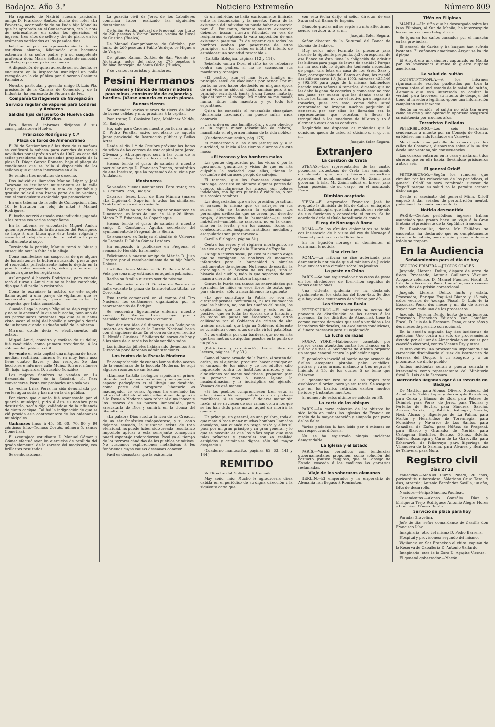Badajoz. Año 3.º Noticiero Extremeño Número 809
Ha regresado de Madrid nuestro particular amigo D. Francisco Santos, dueño del hotel «La Favorita», acompañado de su linda hija Manolita que ha aprobado en el Conservatorio, con la nota de sobresaliente en todos los ejercicios, el ingreso, tres años de solfeo y dos de piano, en los exámenes verificados en los pasados días.
Felicitamos por su aprovechamiento á tan estudiosa alumna, felicitación que hacemos extensiva á su señor padre y á su competente profesora doña María Beltrán, bastante conocida en Badajoz por ser paisana nuestra.
A disposición de quien acredite ser su dueño, se encuentra en la inspección municipal un pollo recogido en la vía pública por el sereno Casimiro Panadero.
Nuestro particular y querido amigo D. Luis Plá, presidente de la Cámara de Comercio y de la Industria, ha regresado de Figueira da Foz.
Compañía Cartagenera de Navegación
Servicio regular de vapores para Londres y Amberes
Salidas fijas del puerto de Huelva cada DIEZ días
Para fletes é informes diríjanse á sus consignatarios en Huelva,
Francisco Rodríguez y C.ª
Plaza de toros de Almendralejo
El 30 de Septiembre y á las doce de su mañana se verificará la subasta para corridas de toros y novilladas por el próximo año de 1907, en casa del señor presidente de la sociedad propietaria de la plaza D. Diego García Romero, bajo el pliego de condiciones que se halla á disposición de los señores que quieran interesarse en ella.
Se venden tres monturas de desecho.
Dos individuos llamados Marino López y José Tarazona se insultaron mutuamente en la calle Larga, proporcionando un rato de agradable y gratuito solaz á una buena parte de los vecinos, con el consiguiente escándalo que promovieron.
En una taberna de la calle de Concepción, núm. 10, le hurtaron un reloj de nikel á Manuel Rodríguez.
El hecho ocurrió estando este individuo jugando á las cartas con varios compañeros.
En la taberna se encontraba Miguel Amicis quien, aprovechando la distracción del Rodríguez, se llegó á una blusa que éste tenía colgada y sacando el reloj de uno de los bolsillos lo pasó bonitamente al suyo.
Terminada la partida, Manuel tomó su blusa y enseguida notó la falta de la alhaja.
Como manifestase sus sospechas de que alguno de los asistentes la hubiera sustraído, puesto que él recordaba perfectamente haberlo dejado en la prenda antes mencionada, éstos protestaron y pidieron que se les registrase.
Así empezó á hacerlo Rodríguez, pero cuando tocó el turno á Amici que no se había marchado, dijo que á él nadie lo registraba.
Como le extrañase la actitud de este sujeto llamó aquél á una pareja de vigilantes que se encontraba próxima, para comunicarle la sospecha que había concebido.
Cuando llegó la pareja Miguel se dejó registrar y no se le encontró lo que se buscaba, pero uno de los parroquianos presentes dijo que él le había visto sacar el reloj del bolsillo y arrojarlo detrás de un banco cuando su dueño salió de la taberna.
Miraron donde decía y, efectivamente, allí estaba.
Miguel Amici, convicto y confeso de su delito, fué conducido, como primera providencia, á los sótanos del gobierno civil.
Se vende en esta capital una máquina de hacer medias, rectilínea, número 9, en muy buen uso; tiene cuatro llaves y dos cerrojos. Se dan lecciones é informes calle Muñoz Torrero, número 39, bajo, izquierda, D. Eusebio González.
Los mejores fiambres se venden en La Esmeralda, Plaza de la Soledad, 18. Para convencerse, basta con probarlos una sola vez.
La vecina Luisa Pérez ha sido denunciada por verter agua sucia y basura en la vía pública.
Por cierto que cuando fué amonestada por el guardia municipal, pidió á éste su nombre para destituirlo, según dijo, valiéndose de la influencia de cierto cacique. Tal fué la indignación de que se vió poseída esta contraventora de las ordenanzas municipales.
Garbanzos finos á 45, 50, 60, 70, 80 y 90 céntimos kilo.—Donoso Cortés, número 5, (antes Comedias).
El aventajado estudiante D. Manuel Gómez y Gómez efectuó ayer los ejercicios de reválida del grado elemental de la carrera del magisterio, con brillantes resultados.
Sea enhorabuena.
La guardia civil de Jerez de los Caballeros comunica haber realizado las siguientes detenciones:
De Julián Agudo, natural de Fregenal, por hurto de 250 pesetas á Víctor Barrios, vecino de Rosal de Cristina (Huelva).
De Manuel Camprobamos, de Córdoba, por hurto de 200 pesetas á Pablo Verdejo, de Higuera de Vargas.
Del gitano Ramón Cortés, de San Vicente de Alcántara, autor del robo de 275 pesetas á Balbino Barragán, de Santa Olalla (Huelva).
Y de varios carteristas y timadores.
Pesini Hermanos
Almacenes y fábrica de labrar maderas para minas, construcción de cajonería y barriles. (Véase anuncio en cuarta plana).
Buenas tierras
Se arriendan varias suertes de tierra de labor de buena calidad y muy próximas á la capital.
Para tratar, D. Casimiro Lopo, Meléndez Valdés, 51, Badajoz.
Hoy sale para Cáceres nuestro particular amigo D. Pedro Peralta, activo secretario de aquella Junta provincial de Instrucción pública y Bellas Artes.
Desde el día 1.º de Octubre próximo las horas de salida de los correos de esta capital para Jerez, Olivenza y Alburquerque, será á las ocho de la mañana y la llegada á las dos de la tarde.
Hemos tenido el gusto de saludar á nuestro particular amigo D. Francisco Franco, catedrático de este Instituto, que ha regresado de su viaje por Andalucía.
Montaneras
Se venden buenas montaneras. Para tratar, con D. Casimiro Lopo, Badajoz.
Catarros, toses, Licor de Brea Múnera (marca «La Cigüeña»). Superior á todos los similares. Treinta años de éxito creciente.
Pedro Alfaro ha recibido la superior manteca de Dinamarca, en latas de una, de 14 y 28 libras. Marca P. F. Esbensen, de Copenhague.
Hemos tenido el gusto de saludar á nuestro amigo D. Constancio Aguilar, secretario del ayuntamiento de Fregenal de la Sierra.
Se encuentra en Badajoz el alcalde de Valverde de Leganés D. Julián Gómez Landero.
Ha empezado á publicarse en Fregenal el semanario Heraldo Extremeño.
Felicitamos á nuestro amigo de Mérida D. Juan Gragera por el restablecimiento de su hija María Dolores.
Ha fallecido en Mérida el Sr. D. Benito Matute Vela, persona muy estimada en aquella población.
Reciba su familia nuestro sentido pésame.
Por fallecimiento de D. Narciso de Cáceres se halla vacante la plaza de farmacéutico titular de Coronada.
Esta tarde comenzará en el campo del Tiro Nacional los certámenes organizados por la representación de Badajoz.
Se encuentra ligeramente enfermo nuestro amigo D. Santos Laso, cuyo pronto restablecimiento deseamos vivamente.
Para dar una idea del dinero que en Badajoz se invierte en décimos de la Lotería Nacional basta con el siguiente dato: En el correo de ayer recibió D. Nicolás Giménez 15 billetes del sorteo de hoy y á las siete de la tarde los había vendido todos.
Los indicados billetes habían sido devueltos á la Dirección por diferentes administraciones.
Los textos de la Escuela Moderna
En comprobación de cuanto hemos dicho acerca de la enseñanza de la Escuela Moderna, he aquí algunos recortes de sus textos:
«Llámase Cartilla filológica española el primer libro de lectura para los niños, y aunque en su aspecto pedagógico es el librejo una desdicha, como parte del programa libertario es madrugador de veras. Apenas ha enseñado las letras del alfabeto al niño, ellas sirven de ganzúa á la Escuela Moderna para robar al alma inocente los tesoros de su pureza inmaculada, para arrebatarla de Dios y sumirla en la cloaca del liberalismo:
«La palabra Dios suscita la idea de un Creador, de un sér fantástico todopoderoso, y si, como dejamos sentado, la sustancia existe de toda eternidad, no puede haber sido creada, resultando imposible aplicar á ésta semejante concepción pueril espantajo todopoderoso. Pasó ya el tiempo de los terrores cándidos de los pueblos primitivos. No buscamos explicaciones metafísicas á los fenómenos cuyas causas deseamos conocer.
Fácil es demostrar que la existencia
de un individuo se halla extrictamente limitada entre la fecundación y la muerte. Fuera de la existencia del individuo no puede haber existencia para él. Por tanto, durante nuestra existencia debemos buscar nuestra felicidad, en vez de resignarnos aceptando la vana suposición de una existencia póstuma. Es de esperar que todos los hombres acaben por penetrarse de estos principios, sin los cuales es inútil el intento de establecer una sociedad razonable.»
(Cartilla filológica, páginas 112 y 114).
Rebelado contra Dios, el niño ha de rebelarse contra sus padres, si no le acomodan sus mandatos y consejos:
«El castigo, aun el más leve, implica un principio servil de obediencia por temor. Por mi parte, no creo haber obedecido en ninguna época de mi vida; he sido, sí, dócil, sumiso; pero á un principio espiritual, jamás á una fuerza material hija del temor al castigo. Mi madre no me mandó nunca. Entre mis maestros y yo todo fué espontáneo.
Quien ha conocido el rationabile obsequium (deferencia razonada), no puede sufrir nada contrario.
Una orden es una humillación, y quien obedece es un capitis minor (disminuído de cabeza), mancillada en el germen mismo de la vida noble.»
(Cuaderno manuscrito, pág. 175).
El menosprecio á las altas jerarquías y á la autoridad, se inicia á los tiernos alumnos de este modo:
«El taraceo y los hombres malos
Las gentes degradadas por los vicios ó por la ignorancia, ignorancia y vicios de que es más culpable la sociedad que ellas, tienen la costumbre del taraceo, propio de salvajes.
El taraceo, que los franceses denominan tatounge, consiste en pintarse algunas partes del cuerpo, singularmente los brazos, con colores indelebles, con figuras pueriles ó ridículas, ó con sus propios nombres.
Los desgraciados que en los presidios practican el taraceo, lo mismo que los salvajes en sus selvas, sólo se taracean la epidermis. Los personajes civilizados que se creen, por derecho propio, directores de la humanidad—¡si serán imbéciles!—también se taracean, no en la carne, sino en la levita y en los cascos. Todas las condecoraciones, insignias heráldicas, medallas y escapularios son puro taraceo.»
Cartilla filológica, página 50.)
Contra los reyes y el régimen monárquico, se les dice en el prólogo de la Historia de España:
«Ningún interés social, político ni humano exige que se consignen los nombres de monarcas infecundos para la humanidad ó simples instrumentos de sujeción. No hemos de escribir la cronología ni la historia de los reyes, sino la historia del pueblo; todo lo que sepamos de una manera cierta de la historia hispana.»
Contra la Patria son tantas las enormidades que aprenden los niños en esos libros de texto, que, para abreviar, sólo transcribiremos lo siguiente:
«Lo que constituye la Patria no son las circunscripciones territoriales, ni los ciudadanos que las habitan, no; son los dueños del suelo, los capitalistas, que los explotan; y esto es tan positivo, que en todas las épocas de la historia y en todos los países sin excepción, hay actos calificados por el Gobierno de crimen de alta traición nacional, que bajo un Gobierno diferente se consideran como actos de alta virtud patriótica.
No os enfadeis por una bandera, que no es más que tres metros de algodón puestos en la punta de un palo.»
(Patriotismo y colonización, tercer libro de lectura, páginas 15 y 33.)
Como el brazo armado de la Patria, el sostén del orden, es el ejército, procuran hacer arraigar en el corazón de los niños y de los adultos odio implacable contra los Institutos armados, y con alocuciones realmente sediciosas, preparan para un porvenir más ó menos lejano, la insubordinación y la indisciplina del ejército. Veamos de qué manera:
«Si los pueblos comprendiesen bien esto, si ellos mismos hicieran justicia con los poderes mortíferos, si se negasen á dejarse matar sin razón, si se sirviesen de sus armas contra los que se las han dado para matar, aquel día moriría la guerra.»
Un príncipe, un general, en una palabra, todo el que mata ó hace matar muchos hombres llamados enemigos, aun cuando no tenga razón y ellos sí, pasa por un gran príncipe y un gran general, y lo que se necesita es que los niños sepan que esos tales príncipes y generales son en realidad estúpidos y criminales dignos sólo del mayor desprecio.»
(Cuaderno manuscrito, páginas 62, 63, 143 y 144.)
REMITIDO
Sr. Director del Noticiero Extremeño.
Muy señor mío: Mucho le agradecería diera cabida en el periódico de su digna dirección á la siguiente carta que
con esta fecha dirijo al señor director de esa Sucursal del Banco de España.
Dándole gracias mil se repite su más affectísimo seguro servidor q. b. s. m.,
Joaquín Soler Segura.
Señor director de la Sucursal del Banco de España de Badajoz.
Muy señor mío: Formulo la presente para hacerle la siguiente pregunta. ¿El corresponsal de ese Banco en ésta tiene la obligación de admitir los billetes para pago de letras de cambio? Porque me ha ocurrido lo siguiente: teniendo necesidad de pagar una letra en casa de los Sres. Saez y Díez, corresponsales del Banco en ésta, les mandé dos billetes série 1.ª, Julio 1903, números 433.346 y 795.540 para pago de la misma, habiéndose negado estos señores á tomarlos, diciendo que no les daba la gana de cogerlos; y como esto no creo sea justo por cuanto que las demás casas de banca los toman, no veo el motivo para negarse á tomarlos, pues con esto, como debe usted comprender, se irrogan muchos perjuicios al comercio, por ser ellos los llamados con la representación que ostentan, á llevar la tranquilidad á los tenedores de billetes y no á alarmar á estos con su conducta.
Rogándole me dispense las molestias que le ocasione, queda de usted af. ctísimo s. s. q. b. s. m.,
Joaquín Soler Segura.
Extranjero
La cuestión de Creta
ATENAS.—Los representantes de las cuatro potencias protectoras de Creta han anunciado oficialmente que sus gobiernos respectivos aprueban el nombramiento de Mr. Zaïmi para gobernar la isla. Mr. Zaïmi saldrá en breve, para tomar posesión de su cargo, en el acorazado Psara.
Dimisión aceptada
VIENA.—El emperador Francisco José ha aceptado la dimisión de Mr. de Calice, embajador en Constantinopla, que había pedido ser relevado de sus funciones y concederle el retiro. Se ha acordado darle el título hereditario de conde.
El rey de Noruega á Roma
ROMA.—En los círculos diplomáticos se habla con insistencia de la visita del rey de Noruega á Roma el próximo mes de Diciembre.
En la legación noruega ni desmienten ni confirman la noticia.
Una circular
ROMA.—La Tribuna se dice autorizada para desmentir la noticia de que el ministro de Justicia haya enviado una circular sobre los jesuitas.
La peste en China
PARÍS.—Se han registrado varios casos de peste en los alrededores de Iban-Thou seguidos de varias defunciones.
Una violenta epidemia se ha declarado igualmente en los distritos del Ibou-Nau. Se dice que hay varios centenares de víctimas por día.
Las tierras en Rusia
PETERSBURGO.—El ministerio se ocupa del proyecto de distribución de las tierras á los aldeanos. En los distritos de Akmolinsk tiene la corona catorce dominios que serán vendidos á los labradores dándoseles, en excelentes condiciones, el dinero necesario para su explotación.
La lucha de razas
NUEVA YORK.—Habiéndose cometido por negros varios atentados contra los blancos en lo que va de mes, el vecindario de Atlanta organizó un ataque general contra la población negra.
El populacho invadió el barrio negro armado de fusiles, escopetas, pistolas, palos, cuchillos, piedras y otras armas, matando á tres negros é hiriendo á 15, de los cuales 5 se teme que fallezcan.
El gobernador hizo salir á las tropas para establecer el orden, pero ya era tarde. Se asegura que en los barrios retirados existen muchos heridos y bastantes muertos.
El número de estos últimos se calcula en 30.
La carta de los obispos
PARÍS.—La carta colectiva de los obispos ha sido leída en todas las iglesias de Francia en medio de la mayor atención y simpatía por parte de los fieles.
Varios prelados la han leído por sí mismos en sus respectivas diócesis.
No se ha registrado ningún incidente desagradable.
La Iglesia y el Estado
PARÍS.—Varios periódicos con tendencias gubernamentales proponen, como solución del conflicto político religioso, que el Consejo de Estado conceda á los católicos las garantías reclamadas.
Viaje de los soberanos alemanes
BERLÍN.—El emperador y la emperatriz de Alemania han llegado á Rominsten.
Tifón en Filipinas
MANILA.—Un tifón que ha descargado sobre las islas Filipinas, al Sur de Manila, ha interrumpido las comunicaciones telegráficas.
Se ignoran los daños causados por el huracán en las provincias.
El arsenal de Cavite y los buques han sufrido bastante. El cañonero americano Arayat se ha ido á pique.
El Arayat era un cañonero capturado en Manila por los americanos durante la guerra hispano americana.
La salud del sultán
CONSTANTINOPLA.—A los informes rigurosamente exactos publicados por toda la prensa sobre el mal estado de la salud del sultán, Alemania que está interesada en ocultar la verdad, para favorecer su intento de despojar del trono al heredero legítimo, opone una información completamente inexacta.
Según su versión, el sultán no está tan grave como se cree y una operación oportuna asegurará su existencia por muchos años.
Terroristas fusilados
PETERSBURGO.—Los seis terroristas condenados á muerte por un Consejo de Guerra, en Kielse, han sido fusilados en Varsovia.
Marchando una patrulla de cosacos por las calles de Gosnowie, dispararon sobre ella un tiro desde una ventana, sin consecuencias.
Los cosacos entraron en la casa y mataron á dos obreros que en ella había, llevándose prisioneros á otros seis.
El general Orloff
PETERSBURGO.—Según los rumores que circulan por las redacciones de los periódicos, el general Orloff no será nombrado sucesor de Trepoff porque su salud no le permite aceptar dicho cargo.
Desde el asesinato del general Minn, Orloff empezó á dar señales de perturbación mental, padeciendo la manía persecutoria.
Noticia desmentida
PARÍS.—Ciertos periódicos ingleses habían anunciado que pronto haría un viaje á la Gran Bretaña el presidente de la República francesa.
En Rambonnillet, donde Mr. Falliéres se encuentra, ha declarado que es completamente inexacta la noticia, pues ningún proyecto de esta índole se prepara.
En la Audiencia
Señalamientos para el día de hoy
SECCIÓN PRIMERA.—JUICIOS ORALES
Juzgado, Llerena. Delito, disparo de arma de fuego. Procesado, Antonio Guillermo Vázquez. Abogado defensor, D. Manuel Fuentes. Fiscal, D. Luis de la Escosura. Pena, tres años, cuatro meses y ocho días de prisión correccional.
Juzgado, Llerena. Delito, hurto y estafa. Procesados, Enrique Esquivel Blanco y 15 más, todos vecinos de Azuaga. Fiscal, D. Luis de la Escosura. Pena, dos meses y un día de arresto mayor para cada uno de los procesados.
Juzgado, Llerena. Delito, hurto de una borrega. Procesado, Francisco Eduardo Díaz González. Fiscal, D. Luis de la Escosura. Pena, cuatro años y dos meses de presidio correccional.
En la sección segunda hay dos incidentes de apelación. Uno contra un auto de procesamiento dictado por el juez de Almendralejo en causa por coacción electoral, contra Vicente Rey y otros.
El otro contra una providencia imponiendo una corrección disciplinaria al juez de instrucción de Herrera del Duque, á un abogado y á un procurador de dicho pueblo.
Ambos incidentes serán á puerta cerrada é intervendrá como representante del Ministerio fiscal D. Luis de la Escosura.
Mercancías llegadas ayer á la estación de Badajoz
De Madrid, para Alonso, Olivero, Sociedad del Alumbrado, Zaldo, López y Herrero; de Barcelona, para Cerda y Blanco; de Elda, para Pelaez; de Daimiel, para Pérez; de Jerez, para Thomas y Portello; de Sevilla, para Sánchez, Sancho, Alvarez, García, T. y Patricio, Fabregat, Nevado, Nesi, Alonso y Bigeriego; de La Palma, para Martín y Hernández; de Torremegía, para Monsálvez y Navarro; de Los Santos, para González; de Zafra, para Núñez; de Fregenal, para Blanco y Granado; de Mérida, para Cartagena, Bachiller, Benítez, Gómez, Botello, Núñez, Bocanegra y Caro; de La Garrovilla, para Echevarría; de Peñarroya, para Bigeriego; de Villanueva de la Serena, para Alvarez y Benítez; de Talavera, para Mora.
Registro civil
Días 27 23
Fallecidos.—Manuel Durán Piñero, 20 años, pericarditis tuberculosa; Valeriano Cruz Tena, 9 días, atrepsia; Antonio Fernández Sovilla, un año, falta de desarrollo.
Nacidos.—Felipa Sánchez Poulleau.
Casamientos.—Alonso González Díaz y Enriqueta Trejo Rodríguez; Antonio Alegre Flores y Francisca Gómez Durán.
Servicio de plaza para hoy
Parada: Gravelina.
Jefe de día: señor comandante de Castilla don Francisco Díaz.
Imaginaria: otro del mismo D. Pedro Barrena.
Hospital y provisiones: segundo del mismo.
Vigilancia en San Francisco el chico: capitán de la Reserva de Caballería D. Antonio Gallardo.
Imaginaria: otro de la Zona D. Agapito Vicente.
El general gobernador.—Macón.